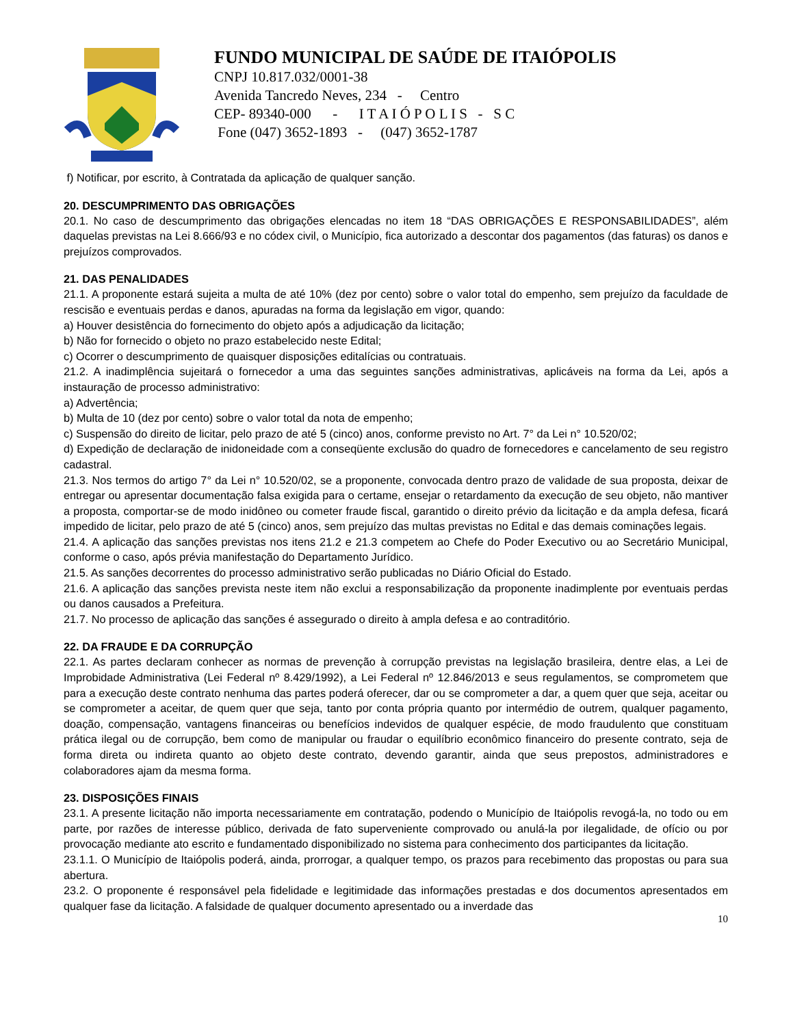FUNDO MUNICIPAL DE SAÚDE DE ITAIÓPOLIS
CNPJ 10.817.032/0001-38
Avenida Tancredo Neves, 234 - Centro
CEP- 89340-000 - I T A I Ó P O L I S - S C
Fone (047) 3652-1893 - (047) 3652-1787
f) Notificar, por escrito, à Contratada da aplicação de qualquer sanção.
20. DESCUMPRIMENTO DAS OBRIGAÇÕES
20.1. No caso de descumprimento das obrigações elencadas no item 18 “DAS OBRIGAÇÕES E RESPONSABILIDADES”, além daquelas previstas na Lei 8.666/93 e no códex civil, o Município, fica autorizado a descontar dos pagamentos (das faturas) os danos e prejuízos comprovados.
21. DAS PENALIDADES
21.1. A proponente estará sujeita a multa de até 10% (dez por cento) sobre o valor total do empenho, sem prejuízo da faculdade de rescisão e eventuais perdas e danos, apuradas na forma da legislação em vigor, quando:
a) Houver desistência do fornecimento do objeto após a adjudicação da licitação;
b) Não for fornecido o objeto no prazo estabelecido neste Edital;
c) Ocorrer o descumprimento de quaisquer disposições editalícias ou contratuais.
21.2. A inadimplência sujeitará o fornecedor a uma das seguintes sanções administrativas, aplicáveis na forma da Lei, após a instauração de processo administrativo:
a) Advertência;
b) Multa de 10 (dez por cento) sobre o valor total da nota de empenho;
c) Suspensão do direito de licitar, pelo prazo de até 5 (cinco) anos, conforme previsto no Art. 7° da Lei n° 10.520/02;
d) Expedição de declaração de inidoneidade com a conseqüente exclusão do quadro de fornecedores e cancelamento de seu registro cadastral.
21.3. Nos termos do artigo 7° da Lei n° 10.520/02, se a proponente, convocada dentro prazo de validade de sua proposta, deixar de entregar ou apresentar documentação falsa exigida para o certame, ensejar o retardamento da execução de seu objeto, não mantiver a proposta, comportar-se de modo inidôneo ou cometer fraude fiscal, garantido o direito prévio da licitação e da ampla defesa, ficará impedido de licitar, pelo prazo de até 5 (cinco) anos, sem prejuízo das multas previstas no Edital e das demais cominações legais.
21.4. A aplicação das sanções previstas nos itens 21.2 e 21.3 competem ao Chefe do Poder Executivo ou ao Secretário Municipal, conforme o caso, após prévia manifestação do Departamento Jurídico.
21.5. As sanções decorrentes do processo administrativo serão publicadas no Diário Oficial do Estado.
21.6. A aplicação das sanções prevista neste item não exclui a responsabilização da proponente inadimplente por eventuais perdas ou danos causados a Prefeitura.
21.7. No processo de aplicação das sanções é assegurado o direito à ampla defesa e ao contraditório.
22. DA FRAUDE E DA CORRUPÇÃO
22.1. As partes declaram conhecer as normas de prevenção à corrupção previstas na legislação brasileira, dentre elas, a Lei de Improbidade Administrativa (Lei Federal nº 8.429/1992), a Lei Federal nº 12.846/2013 e seus regulamentos, se comprometem que para a execução deste contrato nenhuma das partes poderá oferecer, dar ou se comprometer a dar, a quem quer que seja, aceitar ou se comprometer a aceitar, de quem quer que seja, tanto por conta própria quanto por intermédio de outrem, qualquer pagamento, doação, compensação, vantagens financeiras ou benefícios indevidos de qualquer espécie, de modo fraudulento que constituam prática ilegal ou de corrupção, bem como de manipular ou fraudar o equilíbrio econômico financeiro do presente contrato, seja de forma direta ou indireta quanto ao objeto deste contrato, devendo garantir, ainda que seus prepostos, administradores e colaboradores ajam da mesma forma.
23. DISPOSIÇÕES FINAIS
23.1. A presente licitação não importa necessariamente em contratação, podendo o Município de Itaiópolis revogá-la, no todo ou em parte, por razões de interesse público, derivada de fato superveniente comprovado ou anulá-la por ilegalidade, de ofício ou por provocação mediante ato escrito e fundamentado disponibilizado no sistema para conhecimento dos participantes da licitação.
23.1.1. O Município de Itaiópolis poderá, ainda, prorrogar, a qualquer tempo, os prazos para recebimento das propostas ou para sua abertura.
23.2. O proponente é responsável pela fidelidade e legitimidade das informações prestadas e dos documentos apresentados em qualquer fase da licitação. A falsidade de qualquer documento apresentado ou a inverdade das
10